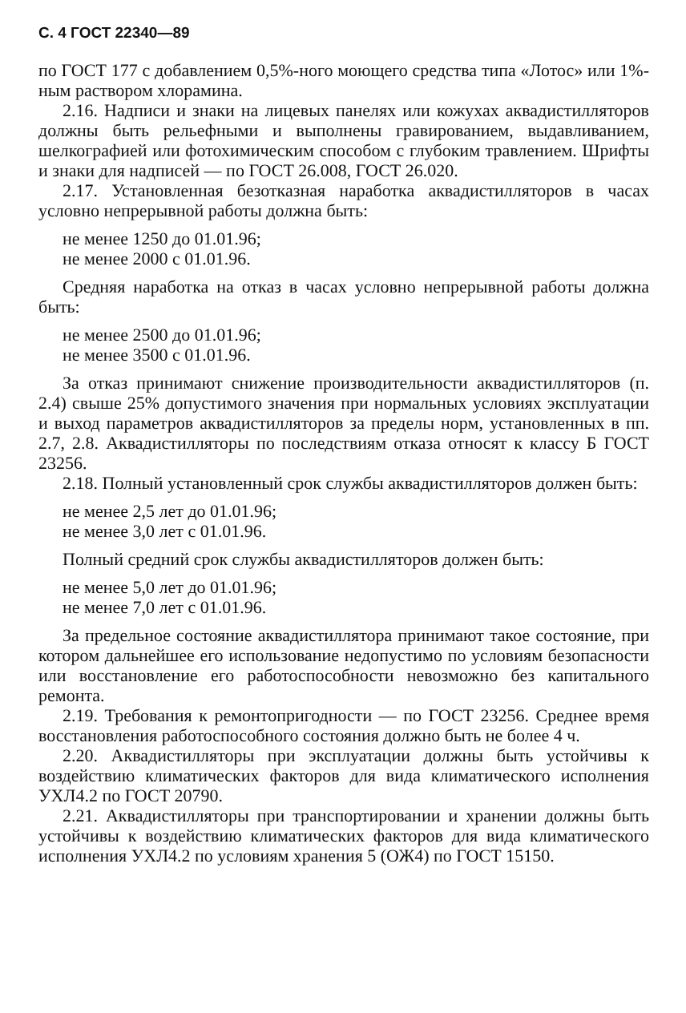С. 4 ГОСТ 22340—89
по ГОСТ 177 с добавлением 0,5%-ного моющего средства типа «Лотос» или 1%-ным раствором хлорамина.
2.16. Надписи и знаки на лицевых панелях или кожухах аквадистилляторов должны быть рельефными и выполнены гравированием, выдавливанием, шелкографией или фотохимическим способом с глубоким травлением. Шрифты и знаки для надписей — по ГОСТ 26.008, ГОСТ 26.020.
2.17. Установленная безотказная наработка аквадистилляторов в часах условно непрерывной работы должна быть:
не менее 1250 до 01.01.96;
не менее 2000 с 01.01.96.
Средняя наработка на отказ в часах условно непрерывной работы должна быть:
не менее 2500 до 01.01.96;
не менее 3500 с 01.01.96.
За отказ принимают снижение производительности аквадистилляторов (п. 2.4) свыше 25% допустимого значения при нормальных условиях эксплуатации и выход параметров аквадистилляторов за пределы норм, установленных в пп. 2.7, 2.8. Аквадистилляторы по последствиям отказа относят к классу Б ГОСТ 23256.
2.18. Полный установленный срок службы аквадистилляторов должен быть:
не менее 2,5 лет до 01.01.96;
не менее 3,0 лет с 01.01.96.
Полный средний срок службы аквадистилляторов должен быть:
не менее 5,0 лет до 01.01.96;
не менее 7,0 лет с 01.01.96.
За предельное состояние аквадистиллятора принимают такое состояние, при котором дальнейшее его использование недопустимо по условиям безопасности или восстановление его работоспособности невозможно без капитального ремонта.
2.19. Требования к ремонтопригодности — по ГОСТ 23256. Среднее время восстановления работоспособного состояния должно быть не более 4 ч.
2.20. Аквадистилляторы при эксплуатации должны быть устойчивы к воздействию климатических факторов для вида климатического исполнения УХЛ4.2 по ГОСТ 20790.
2.21. Аквадистилляторы при транспортировании и хранении должны быть устойчивы к воздействию климатических факторов для вида климатического исполнения УХЛ4.2 по условиям хранения 5 (ОЖ4) по ГОСТ 15150.